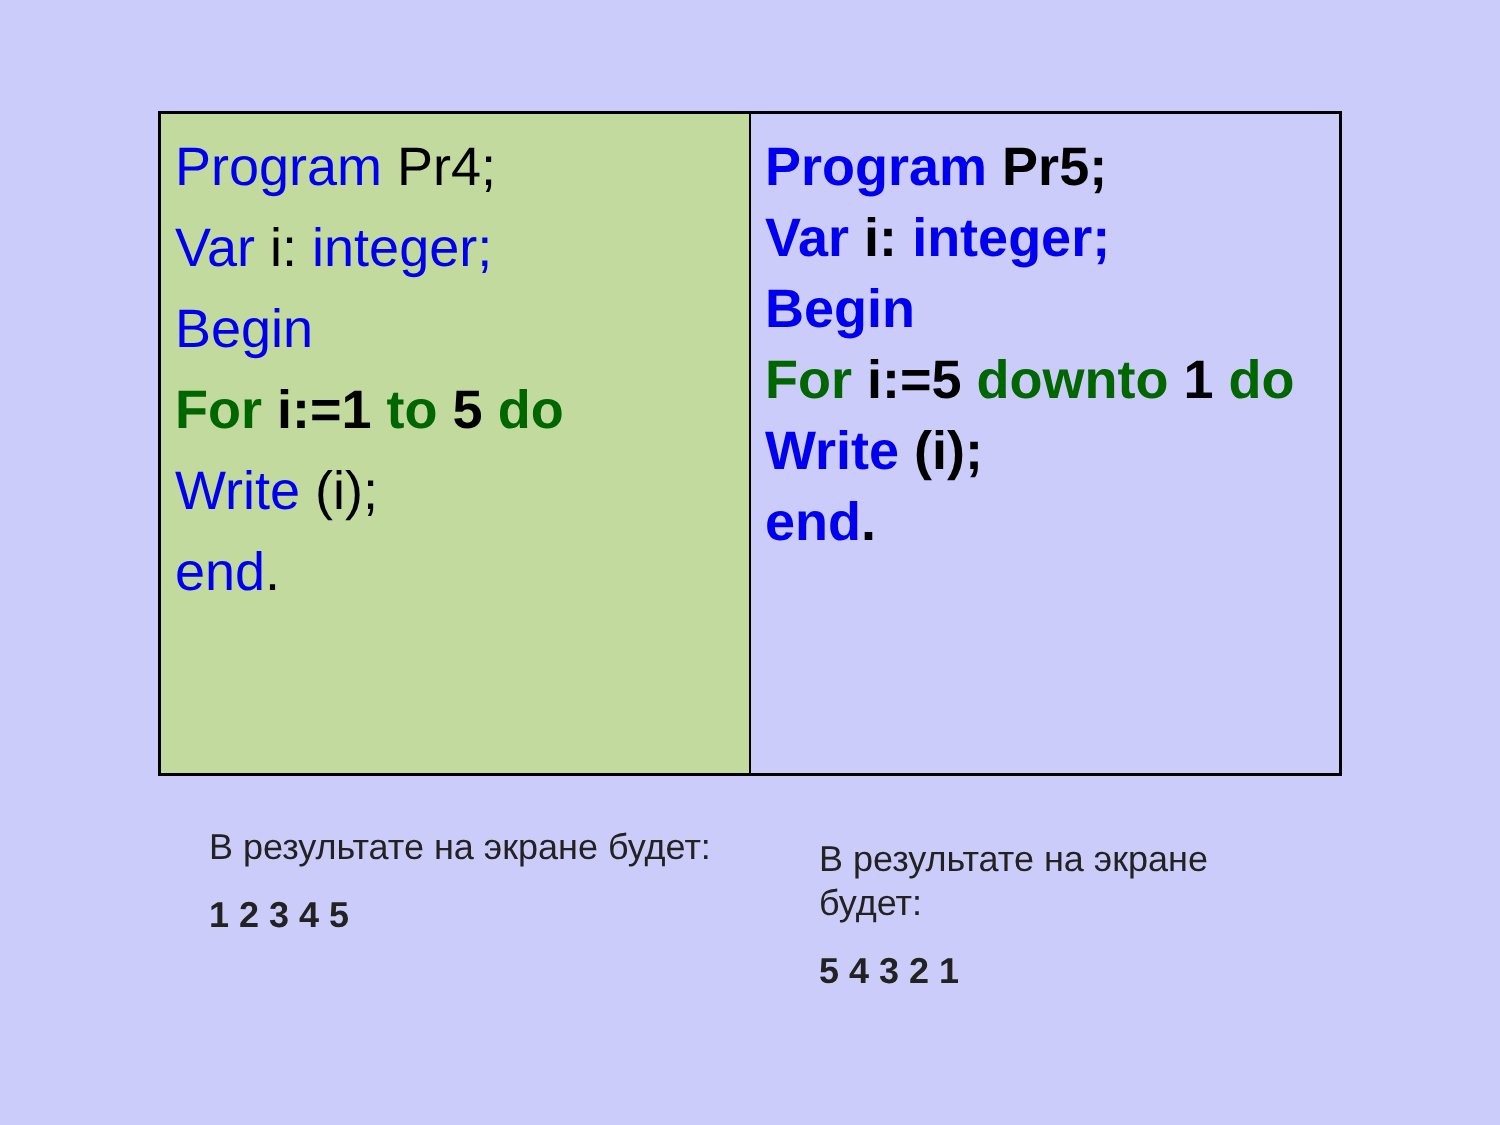| Program Pr4; Var i: integer; Begin For i:=1 to 5 do Write (i); end . | Program Pr5; Var i: integer; Begin For i:=5 downto 1 do Write (i); end . |
В результате на экране будет:
1 2 3 4 5
В результате на экране будет:
5 4 3 2 1